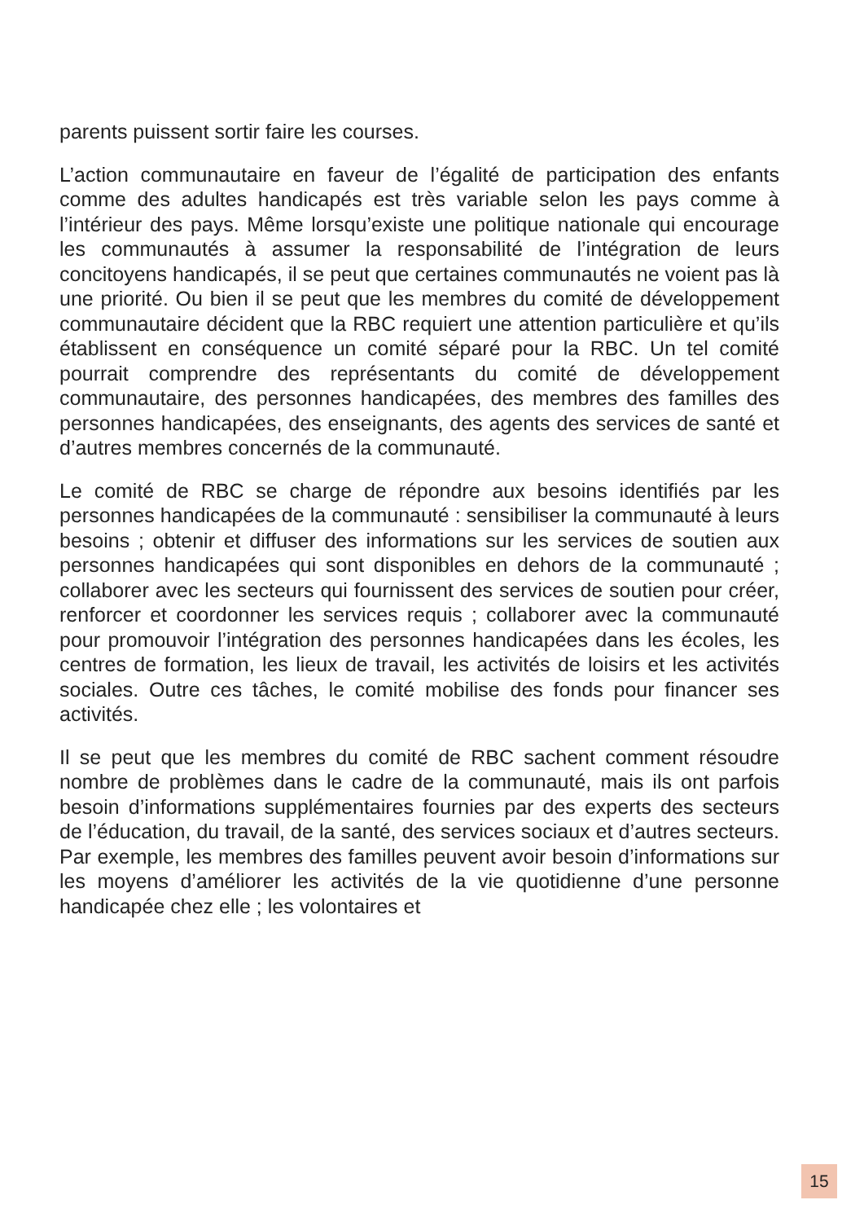parents puissent sortir faire les courses.
L’action communautaire en faveur de l’égalité de participation des enfants comme des adultes handicapés est très variable selon les pays comme à l’intérieur des pays. Même lorsqu’existe une politique nationale qui encourage les communautés à assumer la responsabilité de l’intégration de leurs concitoyens handicapés, il se peut que certaines communautés ne voient pas là une priorité. Ou bien il se peut que les membres du comité de développement communautaire décident que la RBC requiert une attention particulière et qu’ils établissent en conséquence un comité séparé pour la RBC. Un tel comité pourrait comprendre des représentants du comité de développement communautaire, des personnes handicapées, des membres des familles des per­sonnes handicapées, des enseignants, des agents des services de santé et d’autres membres concernés de la communauté.
Le comité de RBC se charge de répondre aux besoins identifiés par les personnes handicapées de la communauté : sensibiliser la communauté à leurs besoins ; obtenir et diffuser des informations sur les services de soutien aux personnes handicapées qui sont disponibles en dehors de la communauté ; collaborer avec les secteurs qui fournissent des services de soutien pour créer, ren­forcer et coordonner les services requis ; collaborer avec la com­munauté pour promouvoir l’intégration des personnes handica­pées dans les écoles, les centres de formation, les lieux de travail, les activités de loisirs et les activités sociales. Outre ces tâches, le comité mobilise des fonds pour financer ses activités.
Il se peut que les membres du comité de RBC sachent comment résoudre nombre de problèmes dans le cadre de la communauté, mais ils ont parfois besoin d’informations supplémentaires fournies par des experts des secteurs de l’éducation, du travail, de la santé, des services sociaux et d’autres secteurs. Par exemple, les membres des familles peuvent avoir besoin d’infor­mations sur les moyens d’améliorer les activités de la vie quoti­dienne d’une personne handicapée chez elle ; les volontaires et
15